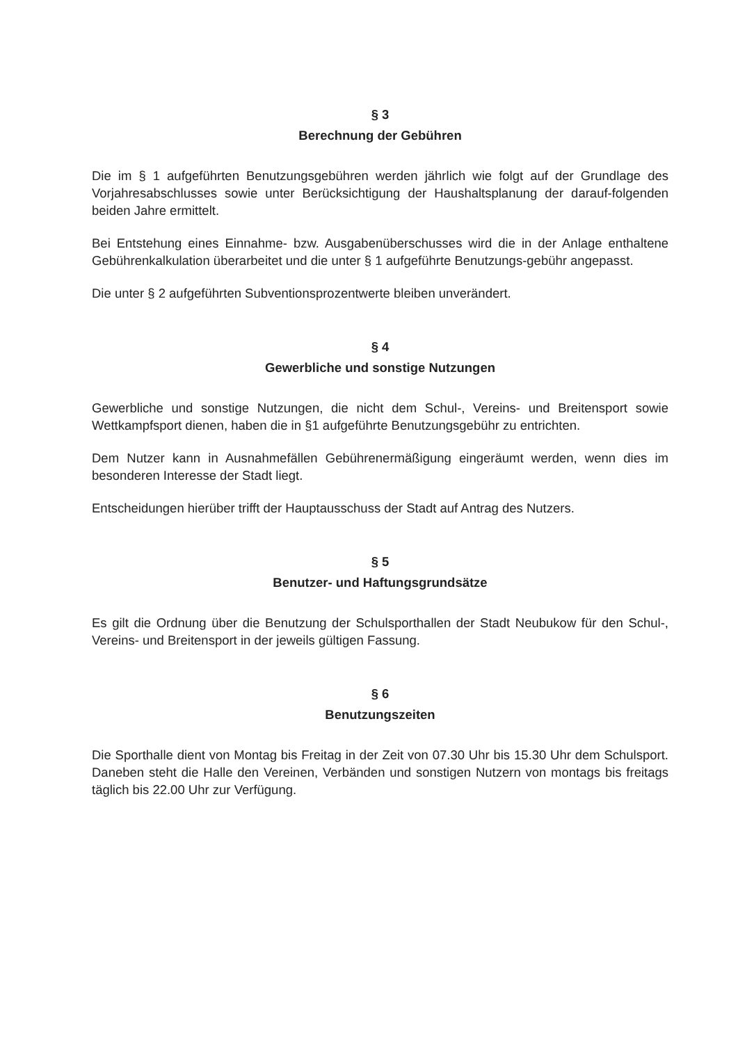§ 3
Berechnung der Gebühren
Die im § 1 aufgeführten Benutzungsgebühren werden jährlich wie folgt auf der Grundlage des Vorjahresabschlusses sowie unter Berücksichtigung der Haushaltsplanung der darauf-folgenden beiden Jahre ermittelt.
Bei Entstehung eines Einnahme- bzw. Ausgabenüberschusses wird die in der Anlage enthaltene Gebührenkalkulation überarbeitet und die unter § 1 aufgeführte Benutzungs-gebühr angepasst.
Die unter § 2 aufgeführten Subventionsprozentwerte bleiben unverändert.
§ 4
Gewerbliche und sonstige Nutzungen
Gewerbliche und sonstige Nutzungen, die nicht dem Schul-, Vereins- und Breitensport sowie Wettkampfsport dienen, haben die in §1 aufgeführte Benutzungsgebühr zu entrichten.
Dem Nutzer kann in Ausnahmefällen Gebührenermäßigung eingeräumt werden, wenn dies im besonderen Interesse der Stadt liegt.
Entscheidungen hierüber trifft der Hauptausschuss der Stadt auf Antrag des Nutzers.
§ 5
Benutzer- und Haftungsgrundsätze
Es gilt die Ordnung über die Benutzung der Schulsporthallen der Stadt Neubukow für den Schul-, Vereins- und Breitensport in der jeweils gültigen Fassung.
§ 6
Benutzungszeiten
Die Sporthalle dient von Montag bis Freitag in der Zeit von 07.30 Uhr bis 15.30 Uhr dem Schulsport. Daneben steht die Halle den Vereinen, Verbänden und sonstigen Nutzern von montags bis freitags täglich bis 22.00 Uhr zur Verfügung.